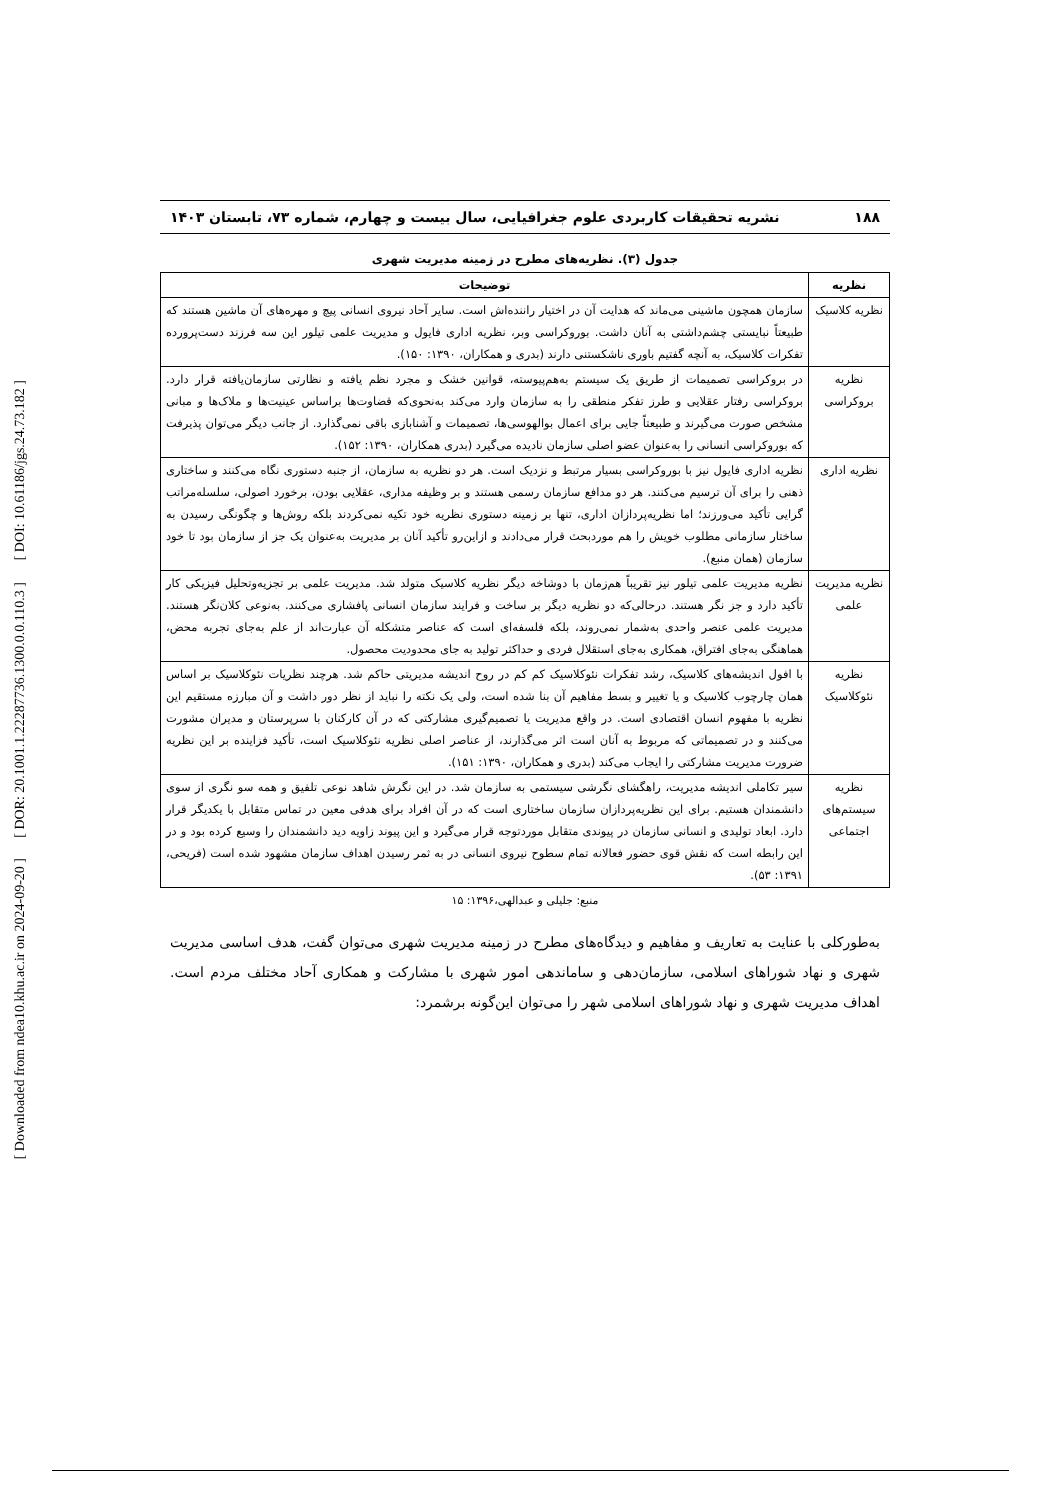[ DOI: 10.61186/jgs.24.73.182 ]
[ DOR: 20.1001.1.22287736.1300.0.0.110.3 ]
[ Downloaded from ndea10.khu.ac.ir on 2024-09-20 ]
۱۸۸ نشریه تحقیقات کاربردی علوم جغرافیایی، سال بیست و چهارم، شماره ۷۳، تابستان ۱۴۰۳
جدول (۳). نظریه‌های مطرح در زمینه مدیریت شهری
| نظریه | توضیحات |
| --- | --- |
| نظریه کلاسیک | سازمان همچون ماشینی می‌ماند که هدایت آن در اختیار راننده‌اش است. سایر آحاد نیروی انسانی پیچ و مهره‌های آن ماشین هستند که طبیعتاً نبایستی چشم‌داشتی به آنان داشت. بوروکراسی وبر، نظریه اداری فایول و مدیریت علمی تیلور این سه فرزند دست‌پرورده تفکرات کلاسیک، به آنچه گفتیم باوری ناشکستنی دارند (بدری و همکاران، ۱۳۹۰: ۱۵۰). |
| نظریه بروکراسی | در بروکراسی تصمیمات از طریق یک سیستم به‌هم‌پیوسته، قوانین خشک و مجرد نظم یافته و نظارتی سازمان‌یافته قرار دارد. بروکراسی رفتار عقلایی و طرز تفکر منطقی را به سازمان وارد می‌کند به‌نحوی‌که قضاوت‌ها براساس عینیت‌ها و ملاک‌ها و مبانی مشخص صورت می‌گیرند و طبیعتاً جایی برای اعمال بوالهوسی‌ها، تصمیمات و آشنابازی باقی نمی‌گذارد. از جانب دیگر می‌توان پذیرفت که بوروکراسی انسانی را به‌عنوان عضو اصلی سازمان نادیده می‌گیرد (بدری همکاران، ۱۳۹۰: ۱۵۲). |
| نظریه اداری | نظریه اداری فایول نیز با بوروکراسی بسیار مرتبط و نزدیک است. هر دو نظریه به سازمان، از جنبه دستوری نگاه می‌کنند و ساختاری ذهنی را برای آن ترسیم می‌کنند. هر دو مدافع سازمان رسمی هستند و بر وظیفه مداری، عقلایی بودن، برخورد اصولی، سلسله‌مراتب گرایی تأکید می‌ورزند؛ اما نظریه‌پردازان اداری، تنها بر زمینه دستوری نظریه خود تکیه نمی‌کردند بلکه روش‌ها و چگونگی رسیدن به ساختار سازمانی مطلوب خویش را هم موردبحث قرار می‌دادند و ازاین‌رو تأکید آنان بر مدیریت به‌عنوان یک جز از سازمان بود تا خود سازمان (همان منبع). |
| نظریه مدیریت علمی | نظریه مدیریت علمی تیلور نیز تقریباً هم‌زمان با دوشاخه دیگر نظریه کلاسیک متولد شد. مدیریت علمی بر تجزیه‌وتحلیل فیزیکی کار تأکید دارد و جز نگر هستند. درحالی‌که دو نظریه دیگر بر ساخت و فرایند سازمان انسانی پافشاری می‌کنند. به‌نوعی کلان‌نگر هستند. مدیریت علمی عنصر واحدی به‌شمار نمی‌روند، بلکه فلسفه‌ای است که عناصر متشکله آن عبارت‌اند از علم به‌جای تجربه محض، هماهنگی به‌جای افتراق، همکاری به‌جای استقلال فردی و حداکثر تولید به جای محدودیت محصول. |
| نظریه نئوکلاسیک | با افول اندیشه‌های کلاسیک، رشد تفکرات نئوکلاسیک کم کم در روح اندیشه مدیریتی حاکم شد. هرچند نظریات نئوکلاسیک بر اساس همان چارچوب کلاسیک و یا تغییر و بسط مفاهیم آن بنا شده است، ولی یک نکته را نباید از نظر دور داشت و آن مبارزه مستقیم این نظریه با مفهوم انسان اقتصادی است. در واقع مدیریت یا تصمیم‌گیری مشارکتی که در آن کارکنان با سرپرستان و مدیران مشورت می‌کنند و در تصمیماتی که مربوط به آنان است اثر می‌گذارند، از عناصر اصلی نظریه نئوکلاسیک است، تأکید فزاینده بر این نظریه ضرورت مدیریت مشارکتی را ایجاب می‌کند (بدری و همکاران، ۱۳۹۰: ۱۵۱). |
| نظریه سیستم‌های اجتماعی | سیر تکاملی اندیشه مدیریت، راهگشای نگرشی سیستمی به سازمان شد. در این نگرش شاهد نوعی تلفیق و همه سو نگری از سوی دانشمندان هستیم. برای این نظریه‌پردازان سازمان ساختاری است که در آن افراد برای هدفی معین در تماس متقابل با یکدیگر قرار دارد. ابعاد تولیدی و انسانی سازمان در پیوندی متقابل موردتوجه قرار می‌گیرد و این پیوند زاویه دید دانشمندان را وسیع کرده بود و در این رابطه است که نقش قوی حضور فعالانه تمام سطوح نیروی انسانی در به ثمر رسیدن اهداف سازمان مشهود شده است (فریحی، ۱۳۹۱: ۵۳). |
منبع: جلیلی و عبدالهی،۱۳۹۶: ۱۵
به‌طورکلی با عنایت به تعاریف و مفاهیم و دیدگاه‌های مطرح در زمینه مدیریت شهری می‌توان گفت، هدف اساسی مدیریت شهری و نهاد شوراهای اسلامی، سازمان‌دهی و ساماندهی امور شهری با مشارکت و همکاری آحاد مختلف مردم است. اهداف مدیریت شهری و نهاد شوراهای اسلامی شهر را می‌توان این‌گونه برشمرد: